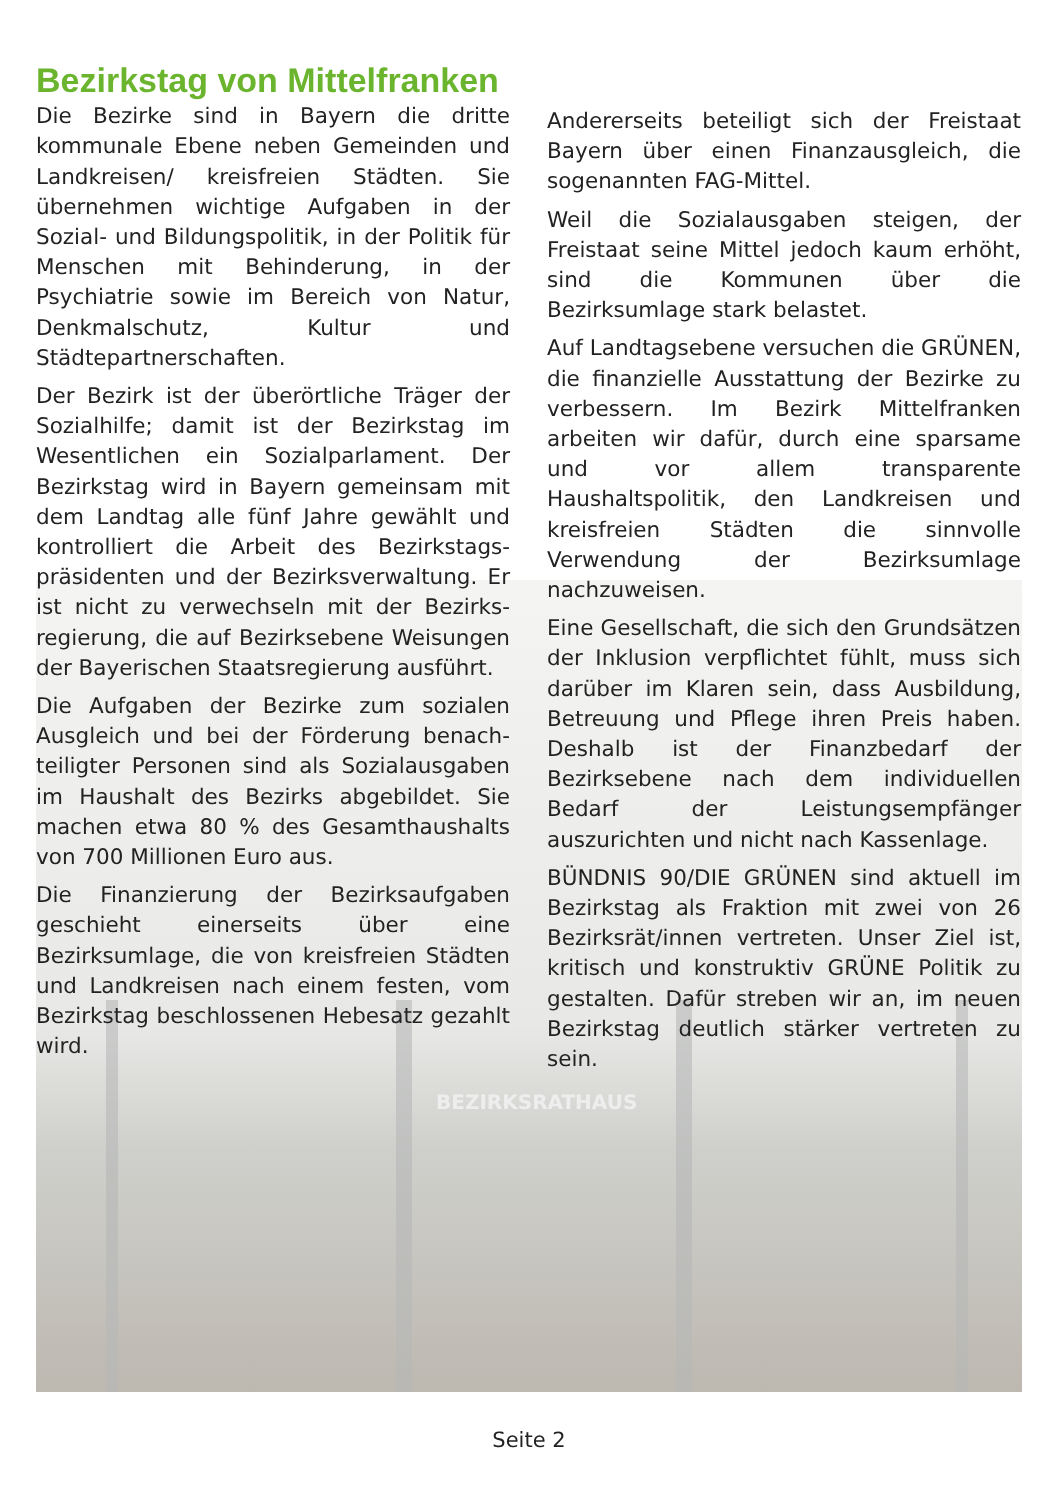BEZIRKSRATHAUS
Bezirkstag von Mittelfranken
Die Bezirke sind in Bayern die dritte kommunale Ebene neben Gemeinden und Landkreisen/ kreisfreien Städten. Sie übernehmen wichtige Aufgaben in der Sozial- und Bildungspolitik, in der Politik für Menschen mit Behinderung, in der Psychiatrie sowie im Bereich von Natur, Denkmalschutz, Kultur und Städtepartnerschaften.
Der Bezirk ist der überörtliche Träger der Sozialhilfe; damit ist der Bezirkstag im Wesentlichen ein Sozialparlament. Der Bezirkstag wird in Bayern gemeinsam mit dem Landtag alle fünf Jahre gewählt und kontrolliert die Arbeit des Bezirkstags­präsidenten und der Bezirksverwaltung. Er ist nicht zu verwechseln mit der Bezirks­regierung, die auf Bezirksebene Weisungen der Bayerischen Staatsregierung ausführt.
Die Aufgaben der Bezirke zum sozialen Ausgleich und bei der Förderung benach­teiligter Personen sind als Sozialausgaben im Haushalt des Bezirks abgebildet. Sie machen etwa 80 % des Gesamthaushalts von 700 Millionen Euro aus.
Die Finanzierung der Bezirksaufgaben geschieht einerseits über eine Bezirksumlage, die von kreisfreien Städten und Landkreisen nach einem festen, vom Bezirkstag beschlossenen Hebesatz gezahlt wird.
Andererseits beteiligt sich der Freistaat Bayern über einen Finanzausgleich, die sogenannten FAG-Mittel.
Weil die Sozialausgaben steigen, der Freistaat seine Mittel jedoch kaum erhöht, sind die Kommunen über die Bezirksumlage stark belastet.
Auf Landtagsebene versuchen die GRÜNEN, die finanzielle Ausstattung der Bezirke zu verbessern. Im Bezirk Mittelfranken arbeiten wir dafür, durch eine sparsame und vor allem transparente Haushaltspolitik, den Landkreisen und kreisfreien Städten die sinnvolle Verwendung der Bezirksumlage nachzuweisen.
Eine Gesellschaft, die sich den Grundsätzen der Inklusion verpflichtet fühlt, muss sich darüber im Klaren sein, dass Ausbildung, Betreuung und Pflege ihren Preis haben. Deshalb ist der Finanzbedarf der Bezirksebene nach dem individuellen Bedarf der Leistungsempfänger auszurichten und nicht nach Kassenlage.
BÜNDNIS 90/DIE GRÜNEN sind aktuell im Bezirkstag als Fraktion mit zwei von 26 Bezirksrät/innen vertreten. Unser Ziel ist, kritisch und konstruktiv GRÜNE Politik zu gestalten. Dafür streben wir an, im neuen Bezirkstag deutlich stärker vertreten zu sein.
Seite 2